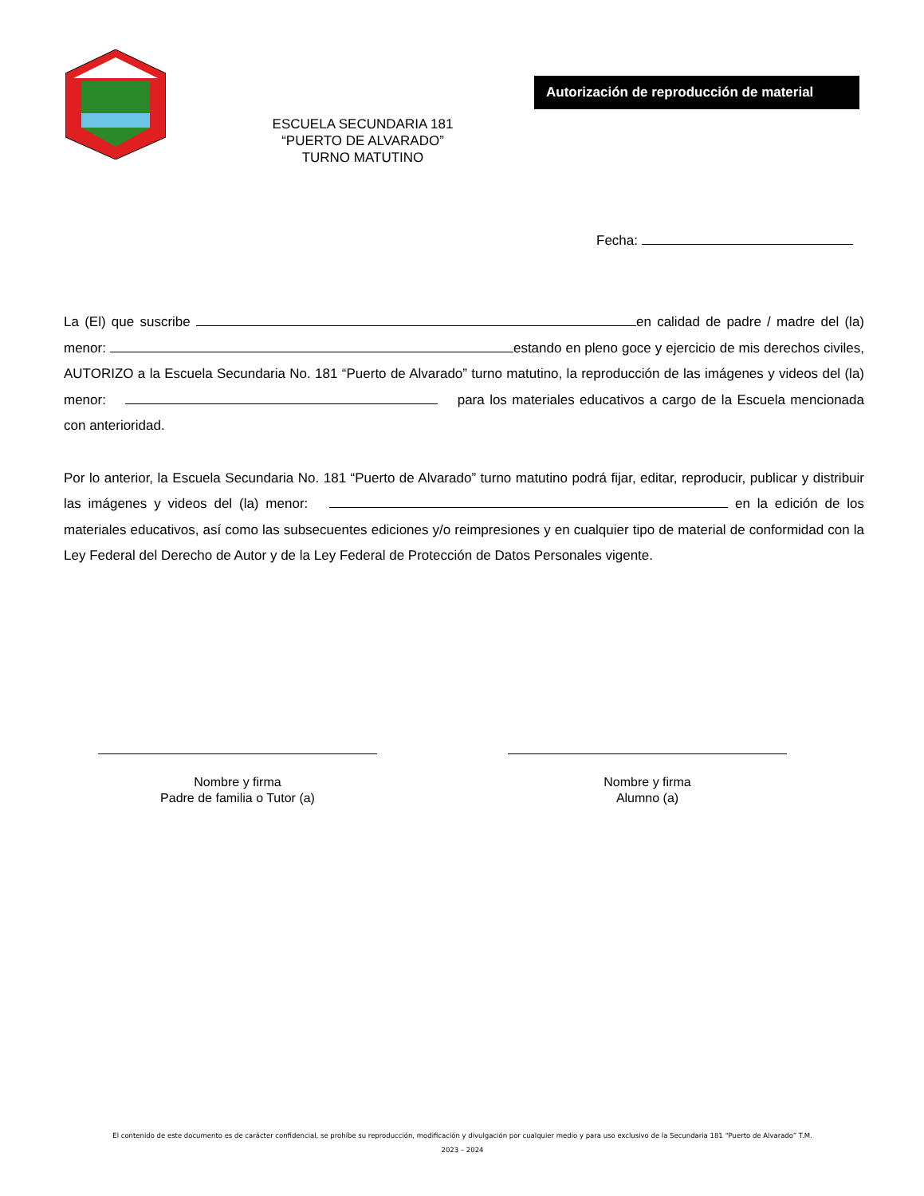Autorización de reproducción de material
ESCUELA SECUNDARIA 181
“PUERTO DE ALVARADO”
TURNO MATUTINO
Fecha:
La (El) que suscribe en calidad de padre / madre del (la) menor: estando en pleno goce y ejercicio de mis derechos civiles, AUTORIZO a la Escuela Secundaria No. 181 “Puerto de Alvarado” turno matutino, la reproducción de las imágenes y videos del (la) menor: para los materiales educativos a cargo de la Escuela mencionada con anterioridad.
Por lo anterior, la Escuela Secundaria No. 181 “Puerto de Alvarado” turno matutino podrá fijar, editar, reproducir, publicar y distribuir las imágenes y videos del (la) menor: en la edición de los materiales educativos, así como las subsecuentes ediciones y/o reimpresiones y en cualquier tipo de material de conformidad con la Ley Federal del Derecho de Autor y de la Ley Federal de Protección de Datos Personales vigente.
Nombre y firma
Padre de familia o Tutor (a)
Nombre y firma
Alumno (a)
El contenido de este documento es de carácter confidencial, se prohíbe su reproducción, modificación y divulgación por cualquier medio y para uso exclusivo de la Secundaria 181 “Puerto de Alvarado” T.M.
2023 – 2024